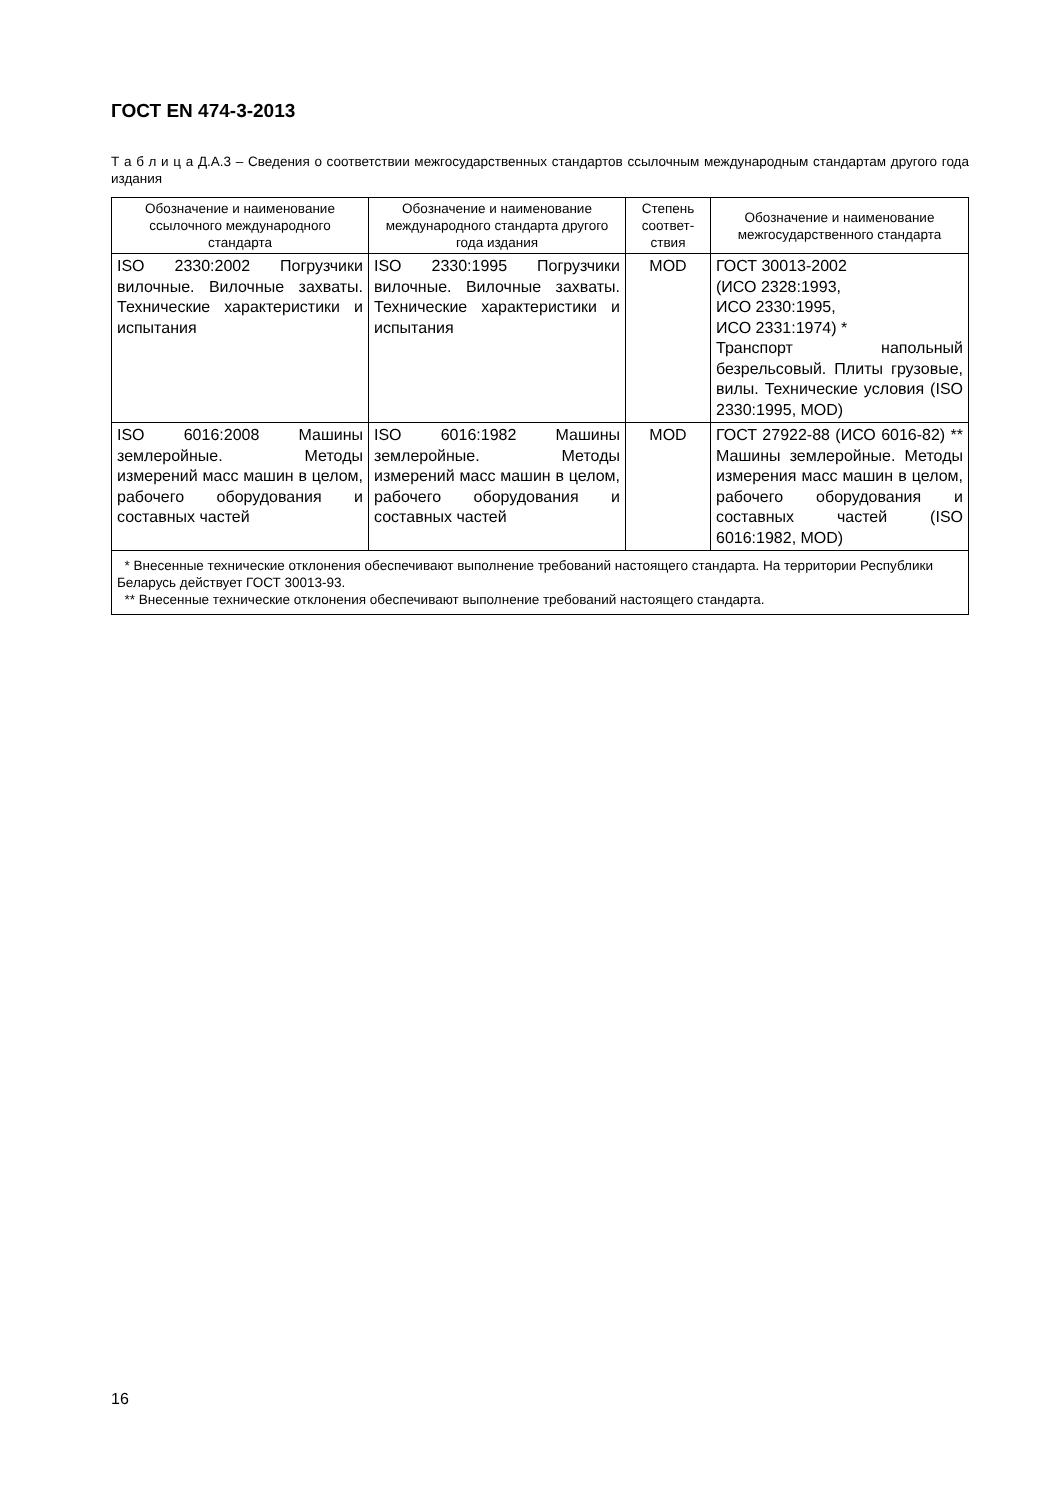ГОСТ EN 474-3-2013
Т а б л и ц а Д.А.3 – Сведения о соответствии межгосударственных стандартов ссылочным международным стандартам другого года издания
| Обозначение и наименование ссылочного международного стандарта | Обозначение и наименование международного стандарта другого года издания | Степень соответ-ствия | Обозначение и наименование межгосударственного стандарта |
| --- | --- | --- | --- |
| ISO 2330:2002 Погрузчики вилочные. Вилочные захваты. Технические характеристики и испытания | ISO 2330:1995 Погрузчики вилочные. Вилочные захваты. Технические характеристики и испытания | MOD | ГОСТ 30013-2002 (ИСО 2328:1993, ИСО 2330:1995, ИСО 2331:1974) * Транспорт напольный безрельсовый. Плиты грузовые, вилы. Технические условия (ISO 2330:1995, MOD) |
| ISO 6016:2008 Машины землеройные. Методы измерений масс машин в целом, рабочего оборудования и составных частей | ISO 6016:1982 Машины землеройные. Методы измерений масс машин в целом, рабочего оборудования и составных частей | MOD | ГОСТ 27922-88 (ИСО 6016-82) ** Машины землеройные. Методы измерения масс машин в целом, рабочего оборудования и составных частей (ISO 6016:1982, MOD) |
| * Внесенные технические отклонения обеспечивают выполнение требований настоящего стандарта. На территории Республики Беларусь действует ГОСТ 30013-93. ** Внесенные технические отклонения обеспечивают выполнение требований настоящего стандарта. | | | |
16